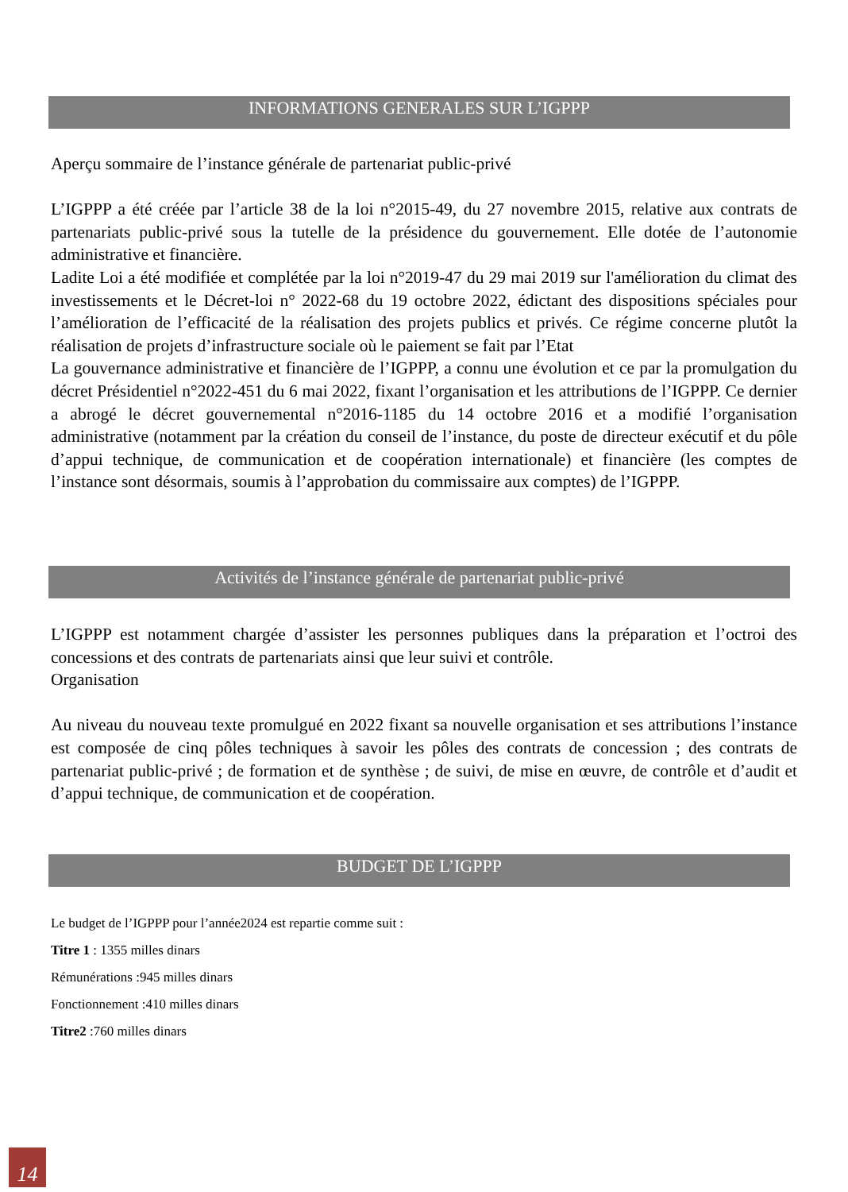INFORMATIONS GENERALES SUR L’IGPPP
Aperçu sommaire de l’instance générale de partenariat public-privé
L’IGPPP a été créée par l’article 38 de la loi n°2015-49, du 27 novembre 2015, relative aux contrats de partenariats public-privé sous la tutelle de la présidence du gouvernement. Elle dotée de l’autonomie administrative et financière.
Ladite Loi a été modifiée et complétée par la loi n°2019-47 du 29 mai 2019 sur l'amélioration du climat des investissements et le Décret-loi n° 2022-68 du 19 octobre 2022, édictant des dispositions spéciales pour l’amélioration de l’efficacité de la réalisation des projets publics et privés. Ce régime concerne plutôt la réalisation de projets d’infrastructure sociale où le paiement se fait par l’Etat
La gouvernance administrative et financière de l’IGPPP, a connu une évolution et ce par la promulgation du décret Présidentiel n°2022-451 du 6 mai 2022, fixant l’organisation et les attributions de l’IGPPP. Ce dernier a abrogé le décret gouvernemental n°2016-1185 du 14 octobre 2016 et a modifié l’organisation administrative (notamment par la création du conseil de l’instance, du poste de directeur exécutif et du pôle d’appui technique, de communication et de coopération internationale) et financière (les comptes de l’instance sont désormais, soumis à l’approbation du commissaire aux comptes) de l’IGPPP.
Activités de l’instance générale de partenariat public-privé
L’IGPPP est notamment chargée d’assister les personnes publiques dans la préparation et l’octroi des concessions et des contrats de partenariats ainsi que leur suivi et contrôle.
Organisation
Au niveau du nouveau texte promulgué en 2022 fixant sa nouvelle organisation et ses attributions l’instance est composée de cinq pôles techniques à savoir les pôles des contrats de concession ; des contrats de partenariat public-privé ; de formation et de synthèse ; de suivi, de mise en œuvre, de contrôle et d’audit et d’appui technique, de communication et de coopération.
BUDGET DE L’IGPPP
Le budget de l’IGPPP pour l’année2024 est repartie comme suit :
Titre 1 : 1355 milles dinars
Rémunérations :945 milles dinars
Fonctionnement :410 milles dinars
Titre2 :760 milles dinars
14